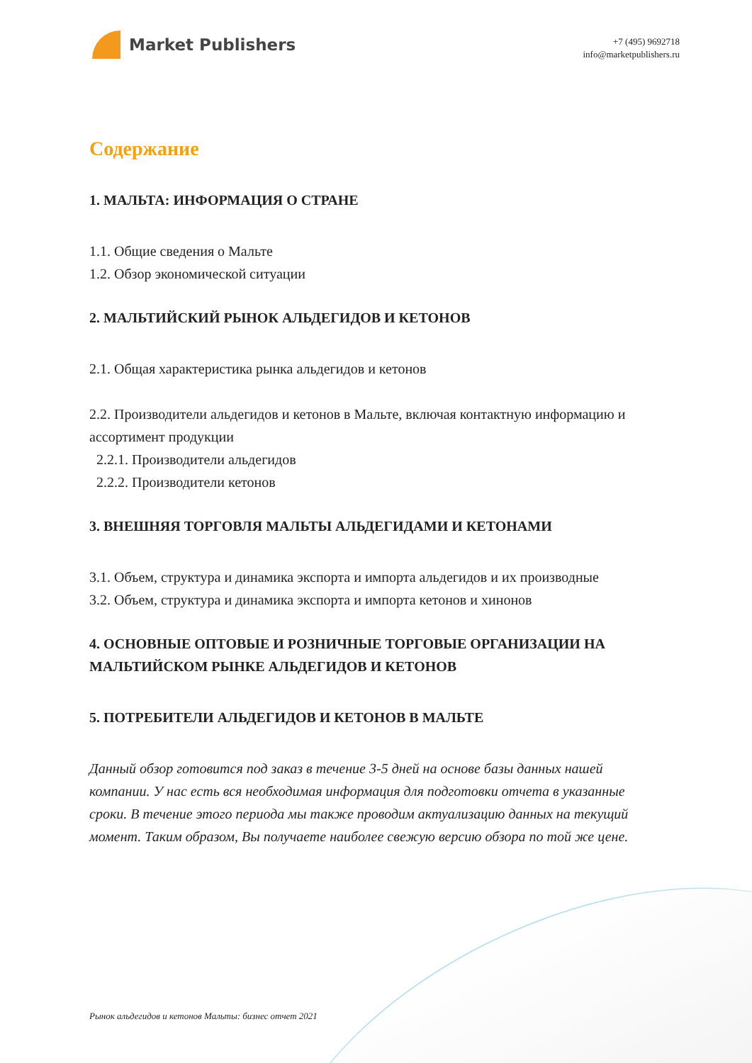Market Publishers
+7 (495) 9692718
info@marketpublishers.ru
Содержание
1. МАЛЬТА: ИНФОРМАЦИЯ О СТРАНЕ
1.1. Общие сведения о Мальте
1.2. Обзор экономической ситуации
2. МАЛЬТИЙСКИЙ РЫНОК АЛЬДЕГИДОВ И КЕТОНОВ
2.1. Общая характеристика рынка альдегидов и кетонов
2.2. Производители альдегидов и кетонов в Мальте, включая контактную информацию и ассортимент продукции
2.2.1. Производители альдегидов
2.2.2. Производители кетонов
3. ВНЕШНЯЯ ТОРГОВЛЯ МАЛЬТЫ АЛЬДЕГИДАМИ И КЕТОНАМИ
3.1. Объем, структура и динамика экспорта и импорта альдегидов и их производные
3.2. Объем, структура и динамика экспорта и импорта кетонов и хинонов
4. ОСНОВНЫЕ ОПТОВЫЕ И РОЗНИЧНЫЕ ТОРГОВЫЕ ОРГАНИЗАЦИИ НА МАЛЬТИЙСКОМ РЫНКЕ АЛЬДЕГИДОВ И КЕТОНОВ
5. ПОТРЕБИТЕЛИ АЛЬДЕГИДОВ И КЕТОНОВ В МАЛЬТЕ
Данный обзор готовится под заказ в течение 3-5 дней на основе базы данных нашей компании. У нас есть вся необходимая информация для подготовки отчета в указанные сроки. В течение этого периода мы также проводим актуализацию данных на текущий момент. Таким образом, Вы получаете наиболее свежую версию обзора по той же цене.
Рынок альдегидов и кетонов Мальты: бизнес отчет 2021